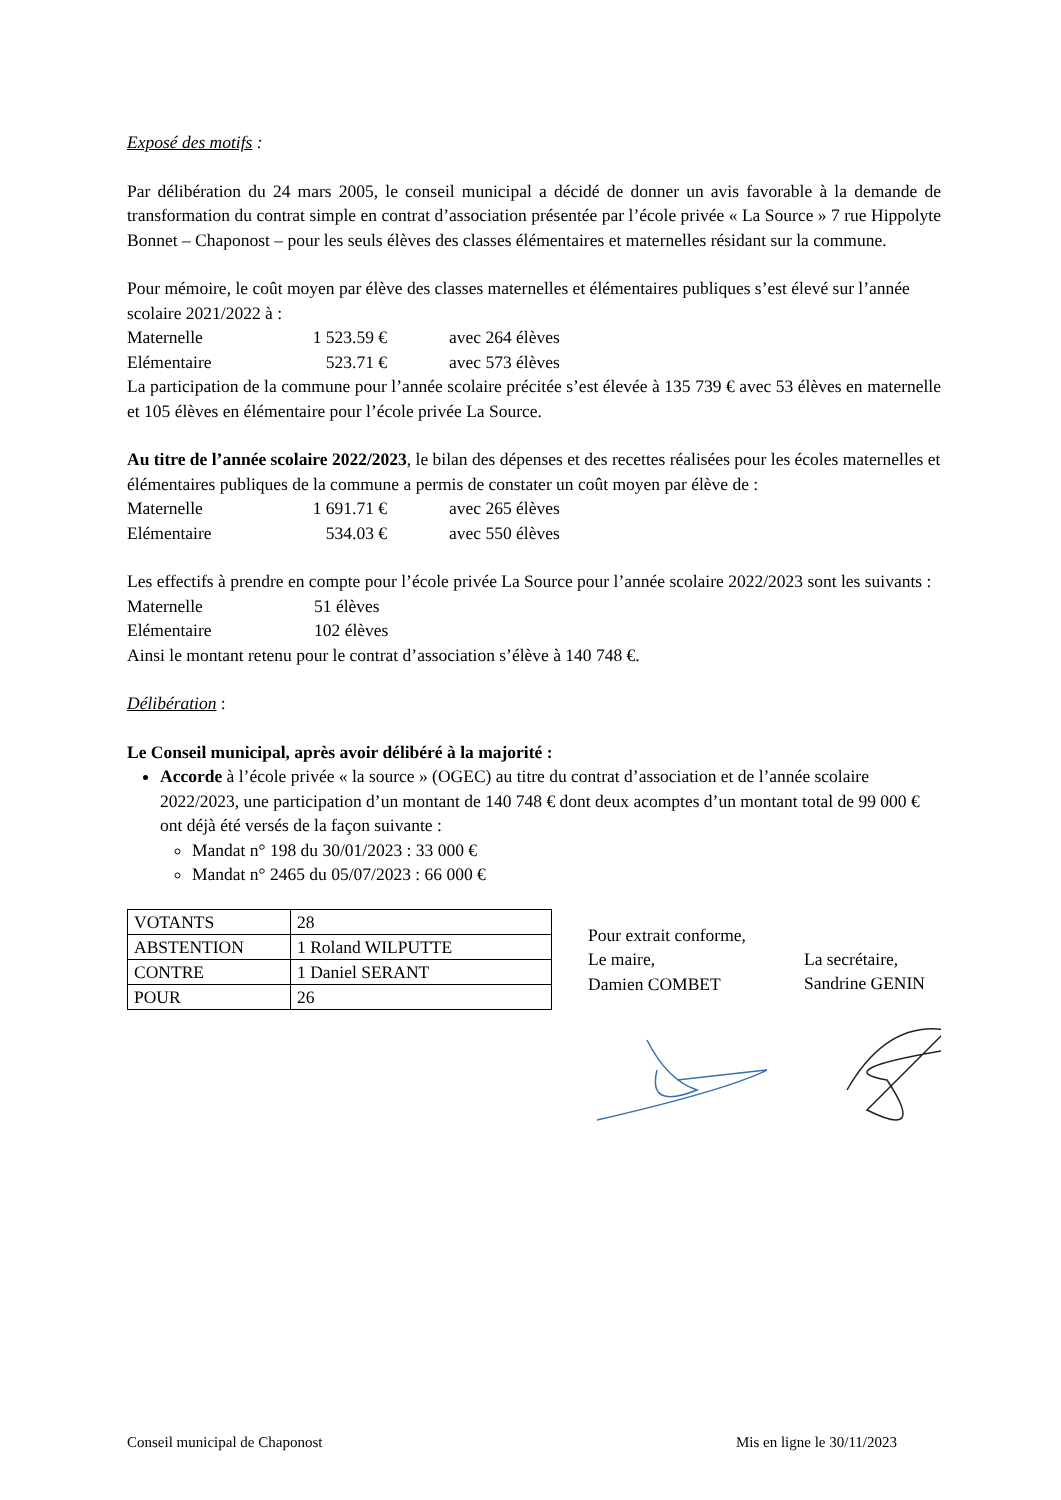Exposé des motifs :
Par délibération du 24 mars 2005, le conseil municipal a décidé de donner un avis favorable à la demande de transformation du contrat simple en contrat d’association présentée par l’école privée « La Source » 7 rue Hippolyte Bonnet – Chaponost – pour les seuls élèves des classes élémentaires et maternelles résidant sur la commune.
Pour mémoire, le coût moyen par élève des classes maternelles et élémentaires publiques s’est élevé sur l’année scolaire 2021/2022 à :
Maternelle 1 523.59 € avec 264 élèves
Elémentaire 523.71 € avec 573 élèves
La participation de la commune pour l’année scolaire précitée s’est élevée à 135 739 € avec 53 élèves en maternelle et 105 élèves en élémentaire pour l’école privée La Source.
Au titre de l’année scolaire 2022/2023, le bilan des dépenses et des recettes réalisées pour les écoles maternelles et élémentaires publiques de la commune a permis de constater un coût moyen par élève de :
Maternelle 1 691.71 € avec 265 élèves
Elémentaire 534.03 € avec 550 élèves
Les effectifs à prendre en compte pour l’école privée La Source pour l’année scolaire 2022/2023 sont les suivants :
Maternelle 51 élèves
Elémentaire 102 élèves
Ainsi le montant retenu pour le contrat d’association s’élève à 140 748 €.
Délibération :
Le Conseil municipal, après avoir délibéré à la majorité :
Accorde à l’école privée « la source » (OGEC) au titre du contrat d’association et de l’année scolaire 2022/2023, une participation d’un montant de 140 748 € dont deux acomptes d’un montant total de 99 000 € ont déjà été versés de la façon suivante :
Mandat n° 198 du 30/01/2023 : 33 000 €
Mandat n° 2465 du 05/07/2023 : 66 000 €
| VOTANTS | 28 |
| ABSTENTION | 1 Roland WILPUTTE |
| CONTRE | 1 Daniel SERANT |
| POUR | 26 |
Pour extrait conforme,
Le maire,
Damien COMBET
La secrétaire,
Sandrine GENIN
Conseil municipal de Chaponost Mis en ligne le 30/11/2023